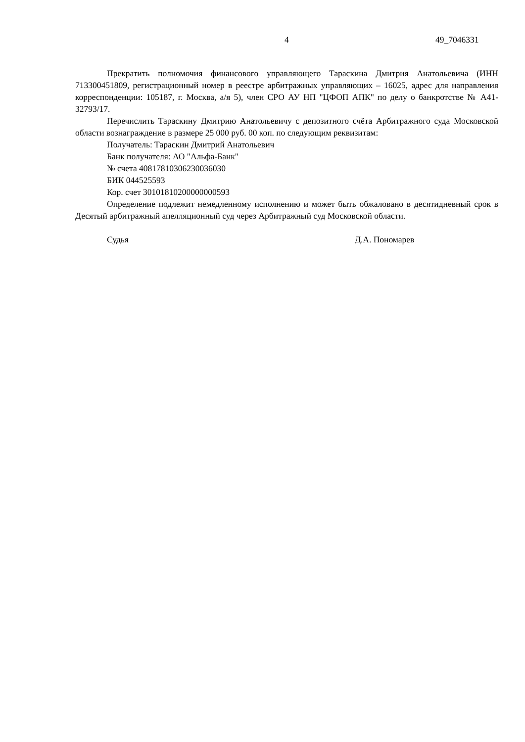4 49_7046331
Прекратить полномочия финансового управляющего Тараскина Дмитрия Анатольевича (ИНН 713300451809, регистрационный номер в реестре арбитражных управляющих – 16025, адрес для направления корреспонденции: 105187, г. Москва, а/я 5), член СРО АУ НП "ЦФОП АПК" по делу о банкротстве № А41-32793/17.
Перечислить Тараскину Дмитрию Анатольевичу с депозитного счёта Арбитражного суда Московской области вознаграждение в размере 25 000 руб. 00 коп. по следующим реквизитам:
Получатель: Тараскин Дмитрий Анатольевич
Банк получателя: АО "Альфа-Банк"
№ счета 40817810306230036030
БИК 044525593
Кор. счет 30101810200000000593
Определение подлежит немедленному исполнению и может быть обжаловано в десятидневный срок в Десятый арбитражный апелляционный суд через Арбитражный суд Московской области.
Судья Д.А. Пономарев